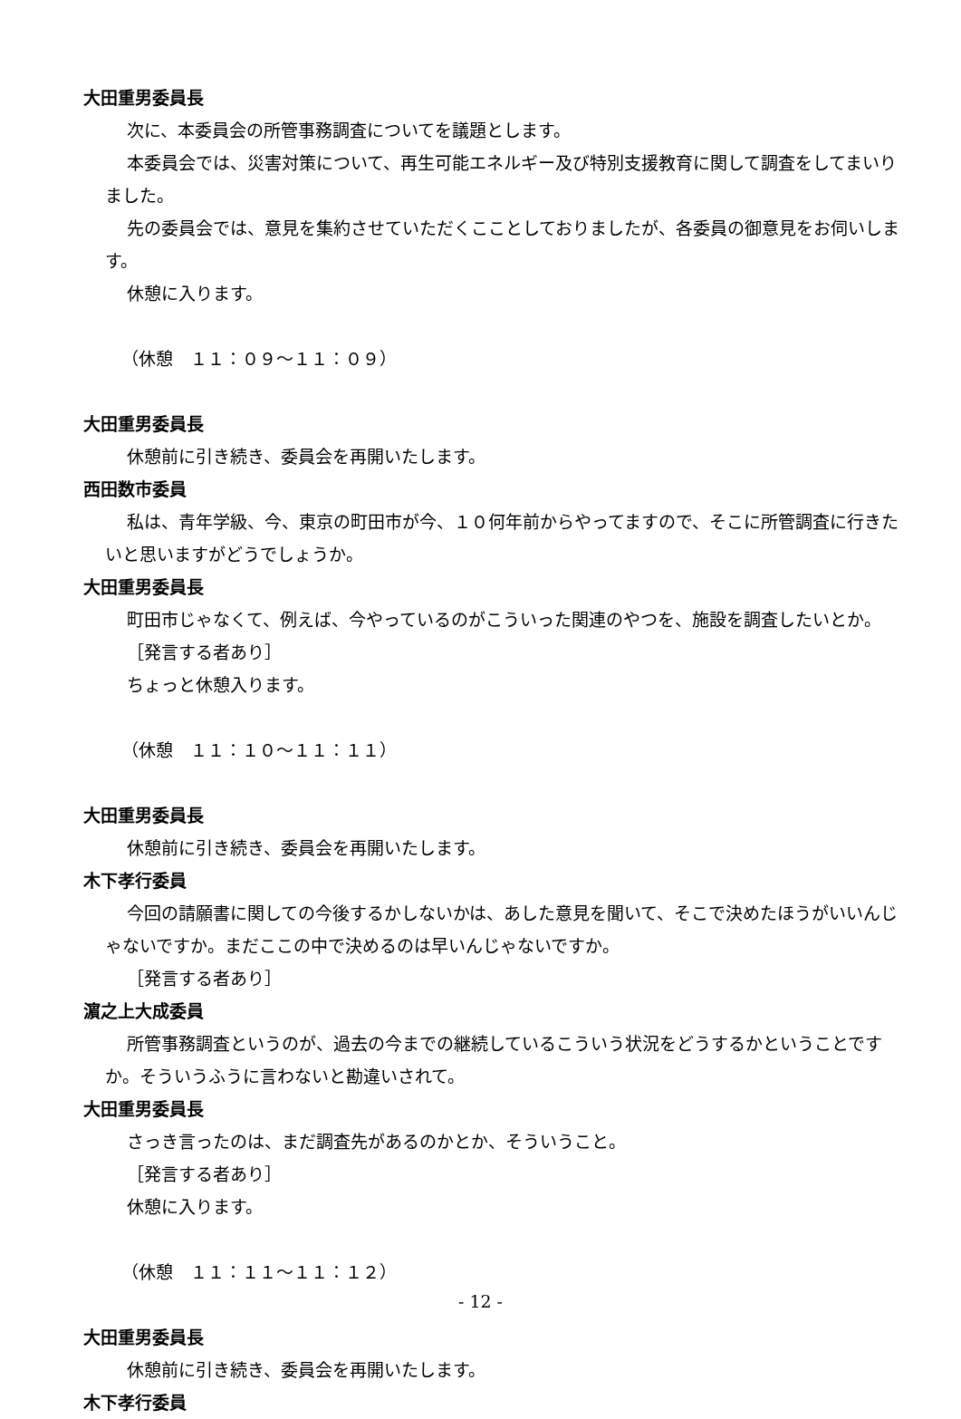大田重男委員長
次に、本委員会の所管事務調査についてを議題とします。
本委員会では、災害対策について、再生可能エネルギー及び特別支援教育に関して調査をしてまいりました。
先の委員会では、意見を集約させていただくこことしておりましたが、各委員の御意見をお伺いします。
休憩に入ります。
（休憩　１１：０９～１１：０９）
大田重男委員長
休憩前に引き続き、委員会を再開いたします。
西田数市委員
私は、青年学級、今、東京の町田市が今、１０何年前からやってますので、そこに所管調査に行きたいと思いますがどうでしょうか。
大田重男委員長
町田市じゃなくて、例えば、今やっているのがこういった関連のやつを、施設を調査したいとか。
［発言する者あり］
ちょっと休憩入ります。
（休憩　１１：１０～１１：１１）
大田重男委員長
休憩前に引き続き、委員会を再開いたします。
木下孝行委員
今回の請願書に関しての今後するかしないかは、あした意見を聞いて、そこで決めたほうがいいんじゃないですか。まだここの中で決めるのは早いんじゃないですか。
［発言する者あり］
濵之上大成委員
所管事務調査というのが、過去の今までの継続しているこういう状況をどうするかということですか。そういうふうに言わないと勘違いされて。
大田重男委員長
さっき言ったのは、まだ調査先があるのかとか、そういうこと。
［発言する者あり］
休憩に入ります。
（休憩　１１：１１～１１：１２）
大田重男委員長
休憩前に引き続き、委員会を再開いたします。
木下孝行委員
- 12 -